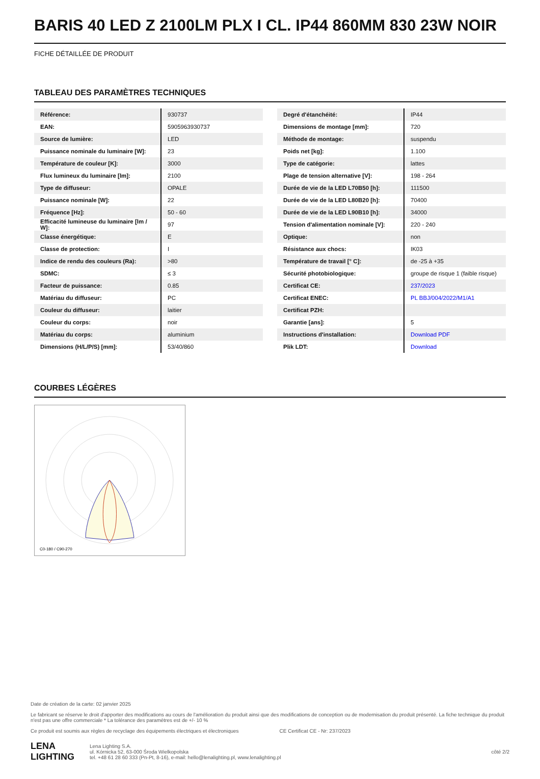BARIS 40 LED Z 2100LM PLX I CL. IP44 860MM 830 23W NOIR
FICHE DÉTAILLÉE DE PRODUIT
TABLEAU DES PARAMÈTRES TECHNIQUES
| Référence: | 930737 |
| EAN: | 5905963930737 |
| Source de lumière: | LED |
| Puissance nominale du luminaire [W]: | 23 |
| Température de couleur [K]: | 3000 |
| Flux lumineux du luminaire [lm]: | 2100 |
| Type de diffuseur: | OPALE |
| Puissance nominale [W]: | 22 |
| Fréquence [Hz]: | 50 - 60 |
| Efficacité lumineuse du luminaire [lm / W]: | 97 |
| Classe énergétique: | E |
| Classe de protection: | I |
| Indice de rendu des couleurs (Ra): | >80 |
| SDMC: | ≤ 3 |
| Facteur de puissance: | 0.85 |
| Matériau du diffuseur: | PC |
| Couleur du diffuseur: | laitier |
| Couleur du corps: | noir |
| Matériau du corps: | aluminium |
| Dimensions (H/L/P/S) [mm]: | 53/40/860 |
| Degré d'étanchéité: | IP44 |
| Dimensions de montage [mm]: | 720 |
| Méthode de montage: | suspendu |
| Poids net [kg]: | 1.100 |
| Type de catégorie: | lattes |
| Plage de tension alternative [V]: | 198 - 264 |
| Durée de vie de la LED L70B50 [h]: | 111500 |
| Durée de vie de la LED L80B20 [h]: | 70400 |
| Durée de vie de la LED L90B10 [h]: | 34000 |
| Tension d'alimentation nominale [V]: | 220 - 240 |
| Optique: | non |
| Résistance aux chocs: | IK03 |
| Température de travail [° C]: | de -25 à +35 |
| Sécurité photobiologique: | groupe de risque 1 (faible risque) |
| Certificat CE: | 237/2023 |
| Certificat ENEC: | PL BBJ/004/2022/M1/A1 |
| Certificat PZH: | |
| Garantie [ans]: | 5 |
| Instructions d'installation: | Download PDF |
| Plik LDT: | Download |
COURBES LÉGÈRES
C0-180 / C90-270
Date de création de la carte: 02 janvier 2025
Le fabricant se réserve le droit d'apporter des modifications au cours de l'amélioration du produit ainsi que des modifications de conception ou de modernisation du produit présenté. La fiche technique du produit n'est pas une offre commerciale * La tolérance des paramètres est de +/- 10 %
Ce produit est soumis aux règles de recyclage des équipements électriques et électroniques CE Certificat CE - Nr: 237/2023
LENA
LIGHTING Lena Lighting S.A.
ul. Kórnicka 52, 63-000 Środa Wielkopolska
tel. +48 61 28 60 333 (Pn-Pt, 8-16), e-mail: hello@lenalighting.pl, www.lenalighting.pl côté 2/2